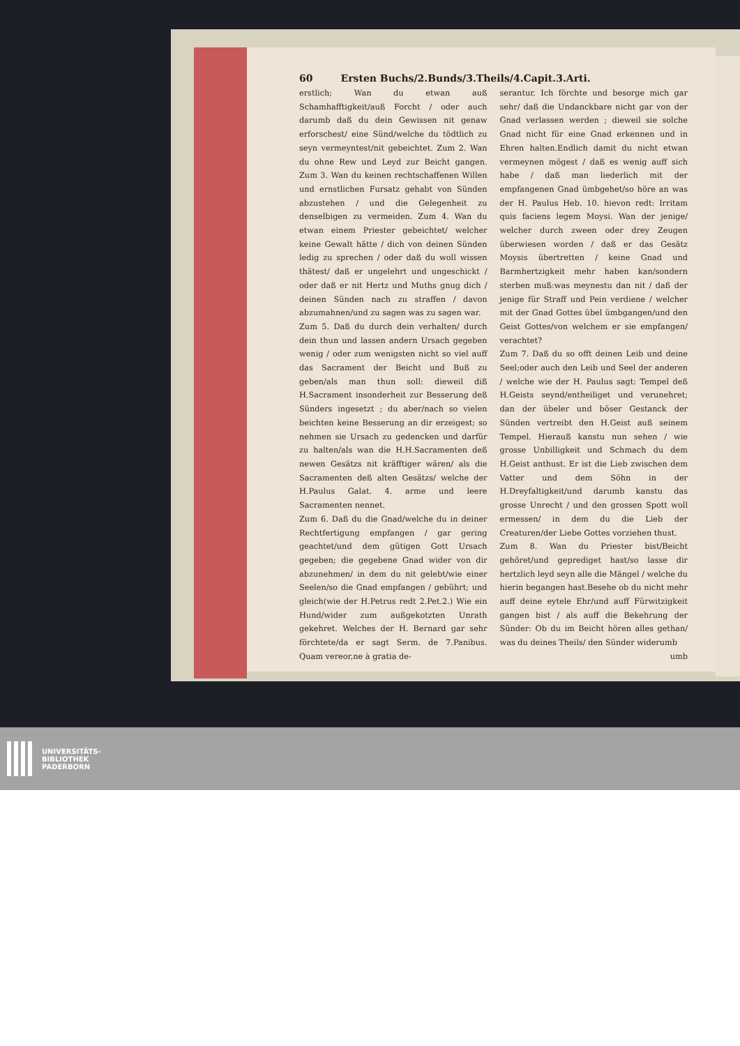60 Ersten Buchs/2.Bunds/3.Theils/4.Capit.3.Arti.
erstlich; Wan du etwan auß Schamhafftigkeit/auß Forcht / oder auch darumb daß du dein Gewissen nit genaw erforschest/ eine Sünd/welche du tödtlich zu seyn vermeyntest/nit gebeichtet. Zum 2. Wan du ohne Rew und Leyd zur Beicht gangen. Zum 3. Wan du keinen rechtschaffenen Willen und ernstlichen Fursatz gehabt von Sünden abzustehen / und die Gelegenheit zu denselbigen zu vermeiden. Zum 4. Wan du etwan einem Priester gebeichtet/ welcher keine Gewalt hätte / dich von deinen Sünden ledig zu sprechen / oder daß du woll wissen thätest/ daß er ungelehrt und ungeschickt / oder daß er nit Hertz und Muths gnug dich / deinen Sünden nach zu straffen / davon abzumahnen/und zu sagen was zu sagen war.
Zum 5. Daß du durch dein verhalten/ durch dein thun und lassen andern Ursach gegeben wenig / oder zum wenigsten nicht so viel auff das Sacrament der Beicht und Buß zu geben/als man thun soll: dieweil diß H.Sacrament insonderheit zur Besserung deß Sünders ingesetzt ; du aber/nach so vielen beichten keine Besserung an dir erzeigest; so nehmen sie Ursach zu gedencken und darfür zu halten/als wan die H.H.Sacramenten deß newen Gesätzs nit kräfftiger wären/ als die Sacramenten deß alten Gesätzs/ welche der H.Paulus Galat. 4. arme und leere Sacramenten nennet.
Zum 6. Daß du die Gnad/welche du in deiner Rechtfertigung empfangen / gar gering geachtet/und dem gütigen Gott Ursach gegeben; die gegebene Gnad wider von dir abzunehmen/ in dem du nit gelebt/wie einer Seelen/so die Gnad empfangen / gebührt; und gleich(wie der H.Petrus redt 2.Pet.2.) Wie ein Hund/wider zum außgekotzten Unrath gekehret. Welches der H. Bernard gar sehr förchtete/da er sagt Serm. de 7.Panibus. Quam vereor,ne à gratia de-
serantur. Ich förchte und besorge mich gar sehr/ daß die Undanckbare nicht gar von der Gnad verlassen werden ; dieweil sie solche Gnad nicht für eine Gnad erkennen und in Ehren halten.Endlich damit du nicht etwan vermeynen mögest / daß es wenig auff sich habe / daß man liederlich mit der empfangenen Gnad ümbgehet/so höre an was der H. Paulus Heb. 10. hievon redt: Irritam quis faciens legem Moysi. Wan der jenige/ welcher durch zween oder drey Zeugen überwiesen worden / daß er das Gesätz Moysis übertretten / keine Gnad und Barmhertzigkeit mehr haben kan/sondern sterben muß:was meynestu dan nit / daß der jenige für Straff und Pein verdiene / welcher mit der Gnad Gottes übel ümbgangen/und den Geist Gottes/von welchem er sie empfangen/ verachtet?
Zum 7. Daß du so offt deinen Leib und deine Seel;oder auch den Leib und Seel der anderen / welche wie der H. Paulus sagt: Tempel deß H.Geists seynd/entheiliget und verunehret; dan der übeler und böser Gestanck der Sünden vertreibt den H.Geist auß seinem Tempel. Hierauß kanstu nun sehen / wie grosse Unbilligkeit und Schmach du dem H.Geist anthust. Er ist die Lieb zwischen dem Vatter und dem Söhn in der H.Dreyfaltigkeit/und darumb kanstu das grosse Unrecht / und den grossen Spott woll ermessen/ in dem du die Lieb der Creaturen/der Liebe Gottes vorziehen thust.
Zum 8. Wan du Priester bist/Beicht gehöret/und geprediget hast/so lasse dir hertzlich leyd seyn alle die Mängel / welche du hierin begangen hast.Besehe ob du nicht mehr auff deine eytele Ehr/und auff Fürwitzigkeit gangen bist / als auff die Bekehrung der Sünder: Ob du im Beicht hören alles gethan/ was du deines Theils/ den Sünder widerumb
umb
UNIVERSITÄTS-
BIBLIOTHEK
PADERBORN